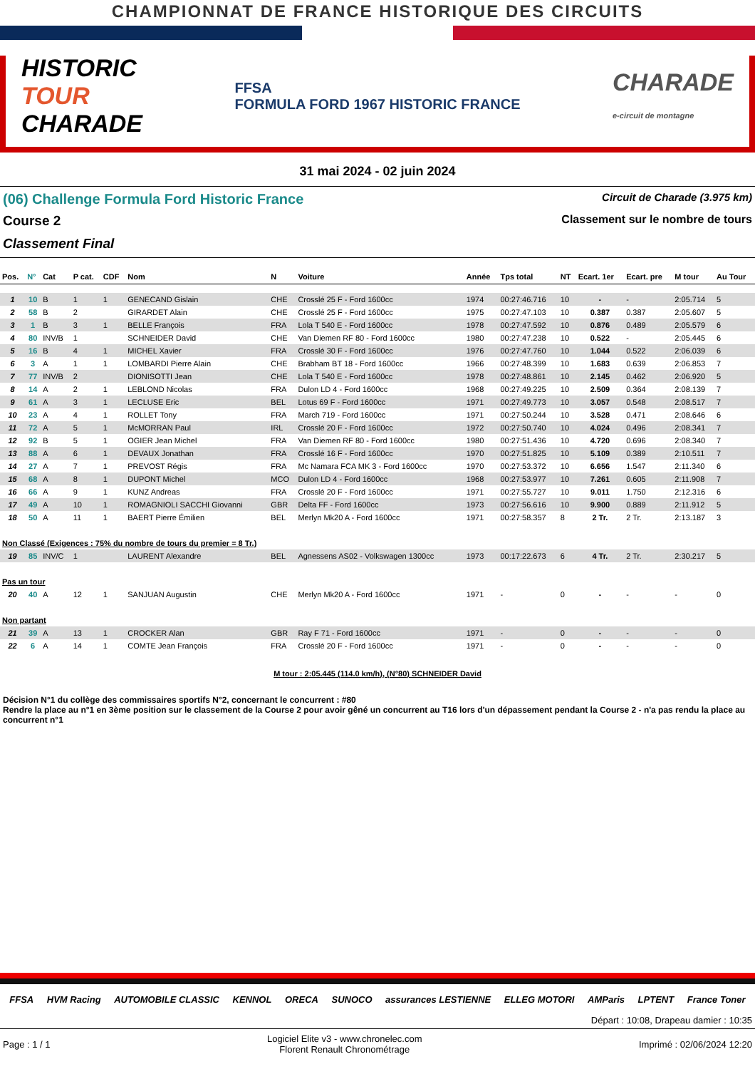CHAMPIONNAT DE FRANCE HISTORIQUE DES CIRCUITS
HISTORIC
TOUR
CHARADE
FFSA
FORMULA FORD 1967 HISTORIC FRANCE
CHARADE
e-circuit de montagne
31 mai 2024 - 02 juin 2024
(06) Challenge Formula Ford Historic France Circuit de Charade (3.975 km)
Course 2 Classement sur le nombre de tours
Classement Final
| Pos. | N° | Cat | P cat. | CDF | Nom | N | Voiture | Année | Tps total | NT | Ecart. 1er | Ecart. pre | M tour | Au Tour |
| --- | --- | --- | --- | --- | --- | --- | --- | --- | --- | --- | --- | --- | --- | --- |
| 1 | 10 | B | 1 | 1 | GENECAND Gislain | CHE | Crosslé 25 F - Ford 1600cc | 1974 | 00:27:46.716 | 10 | - | - | 2:05.714 | 5 |
| 2 | 58 | B | 2 | | GIRARDET Alain | CHE | Crosslé 25 F - Ford 1600cc | 1975 | 00:27:47.103 | 10 | 0.387 | 0.387 | 2:05.607 | 5 |
| 3 | 1 | B | 3 | 1 | BELLE François | FRA | Lola T 540 E - Ford 1600cc | 1978 | 00:27:47.592 | 10 | 0.876 | 0.489 | 2:05.579 | 6 |
| 4 | 80 | INV/B | 1 | | SCHNEIDER David | CHE | Van Diemen RF 80 - Ford 1600cc | 1980 | 00:27:47.238 | 10 | 0.522 | - | 2:05.445 | 6 |
| 5 | 16 | B | 4 | 1 | MICHEL Xavier | FRA | Crosslé 30 F - Ford 1600cc | 1976 | 00:27:47.760 | 10 | 1.044 | 0.522 | 2:06.039 | 6 |
| 6 | 3 | A | 1 | 1 | LOMBARDI Pierre Alain | CHE | Brabham BT 18 - Ford 1600cc | 1966 | 00:27:48.399 | 10 | 1.683 | 0.639 | 2:06.853 | 7 |
| 7 | 77 | INV/B | 2 | | DIONISOTTI Jean | CHE | Lola T 540 E - Ford 1600cc | 1978 | 00:27:48.861 | 10 | 2.145 | 0.462 | 2:06.920 | 5 |
| 8 | 14 | A | 2 | 1 | LEBLOND Nicolas | FRA | Dulon LD 4 - Ford 1600cc | 1968 | 00:27:49.225 | 10 | 2.509 | 0.364 | 2:08.139 | 7 |
| 9 | 61 | A | 3 | 1 | LECLUSE Eric | BEL | Lotus 69 F - Ford 1600cc | 1971 | 00:27:49.773 | 10 | 3.057 | 0.548 | 2:08.517 | 7 |
| 10 | 23 | A | 4 | 1 | ROLLET Tony | FRA | March 719 - Ford 1600cc | 1971 | 00:27:50.244 | 10 | 3.528 | 0.471 | 2:08.646 | 6 |
| 11 | 72 | A | 5 | 1 | McMORRAN Paul | IRL | Crosslé 20 F - Ford 1600cc | 1972 | 00:27:50.740 | 10 | 4.024 | 0.496 | 2:08.341 | 7 |
| 12 | 92 | B | 5 | 1 | OGIER Jean Michel | FRA | Van Diemen RF 80 - Ford 1600cc | 1980 | 00:27:51.436 | 10 | 4.720 | 0.696 | 2:08.340 | 7 |
| 13 | 88 | A | 6 | 1 | DEVAUX Jonathan | FRA | Crosslé 16 F - Ford 1600cc | 1970 | 00:27:51.825 | 10 | 5.109 | 0.389 | 2:10.511 | 7 |
| 14 | 27 | A | 7 | 1 | PREVOST Régis | FRA | Mc Namara FCA MK 3 - Ford 1600cc | 1970 | 00:27:53.372 | 10 | 6.656 | 1.547 | 2:11.340 | 6 |
| 15 | 68 | A | 8 | 1 | DUPONT Michel | MCO | Dulon LD 4 - Ford 1600cc | 1968 | 00:27:53.977 | 10 | 7.261 | 0.605 | 2:11.908 | 7 |
| 16 | 66 | A | 9 | 1 | KUNZ Andreas | FRA | Crosslé 20 F - Ford 1600cc | 1971 | 00:27:55.727 | 10 | 9.011 | 1.750 | 2:12.316 | 6 |
| 17 | 49 | A | 10 | 1 | ROMAGNIOLI SACCHI Giovanni | GBR | Delta FF - Ford 1600cc | 1973 | 00:27:56.616 | 10 | 9.900 | 0.889 | 2:11.912 | 5 |
| 18 | 50 | A | 11 | 1 | BAERT Pierre Émilien | BEL | Merlyn Mk20 A - Ford 1600cc | 1971 | 00:27:58.357 | 8 | 2 Tr. | 2 Tr. | 2:13.187 | 3 |
| Non Classé (Exigences : 75% du nombre de tours du premier = 8 Tr.) | | | | | | | | | | | | | | |
| 19 | 85 | INV/C | 1 | | LAURENT Alexandre | BEL | Agnessens AS02 - Volkswagen 1300cc | 1973 | 00:17:22.673 | 6 | 4 Tr. | 2 Tr. | 2:30.217 | 5 |
| Pas un tour | | | | | | | | | | | | | | |
| 20 | 40 | A | 12 | 1 | SANJUAN Augustin | CHE | Merlyn Mk20 A - Ford 1600cc | 1971 | - | 0 | - | - | - | 0 |
| Non partant | | | | | | | | | | | | | | |
| 21 | 39 | A | 13 | 1 | CROCKER Alan | GBR | Ray F 71 - Ford 1600cc | 1971 | - | 0 | - | - | - | 0 |
| 22 | 6 | A | 14 | 1 | COMTE Jean François | FRA | Crosslé 20 F - Ford 1600cc | 1971 | - | 0 | - | - | - | 0 |
M tour : 2:05.445 (114.0 km/h), (N°80) SCHNEIDER David
Décision N°1 du collège des commissaires sportifs N°2, concernant le concurrent : #80
Rendre la place au n°1 en 3ème position sur le classement de la Course 2 pour avoir gêné un concurrent au T16 lors d'un dépassement pendant la Course 2 - n'a pas rendu la place au concurrent n°1
FFSA HVM Racing AUTOMOBILE CLASSIC KENNOL ORECA SUNOCO assurances LESTIENNE ELLEG MOTORI AMParis LPTENT France Toner
Départ : 10:08, Drapeau damier : 10:35
Page : 1 / 1 Logiciel Elite v3 - www.chronelec.com
Florent Renault Chronométrage Imprimé : 02/06/2024 12:20